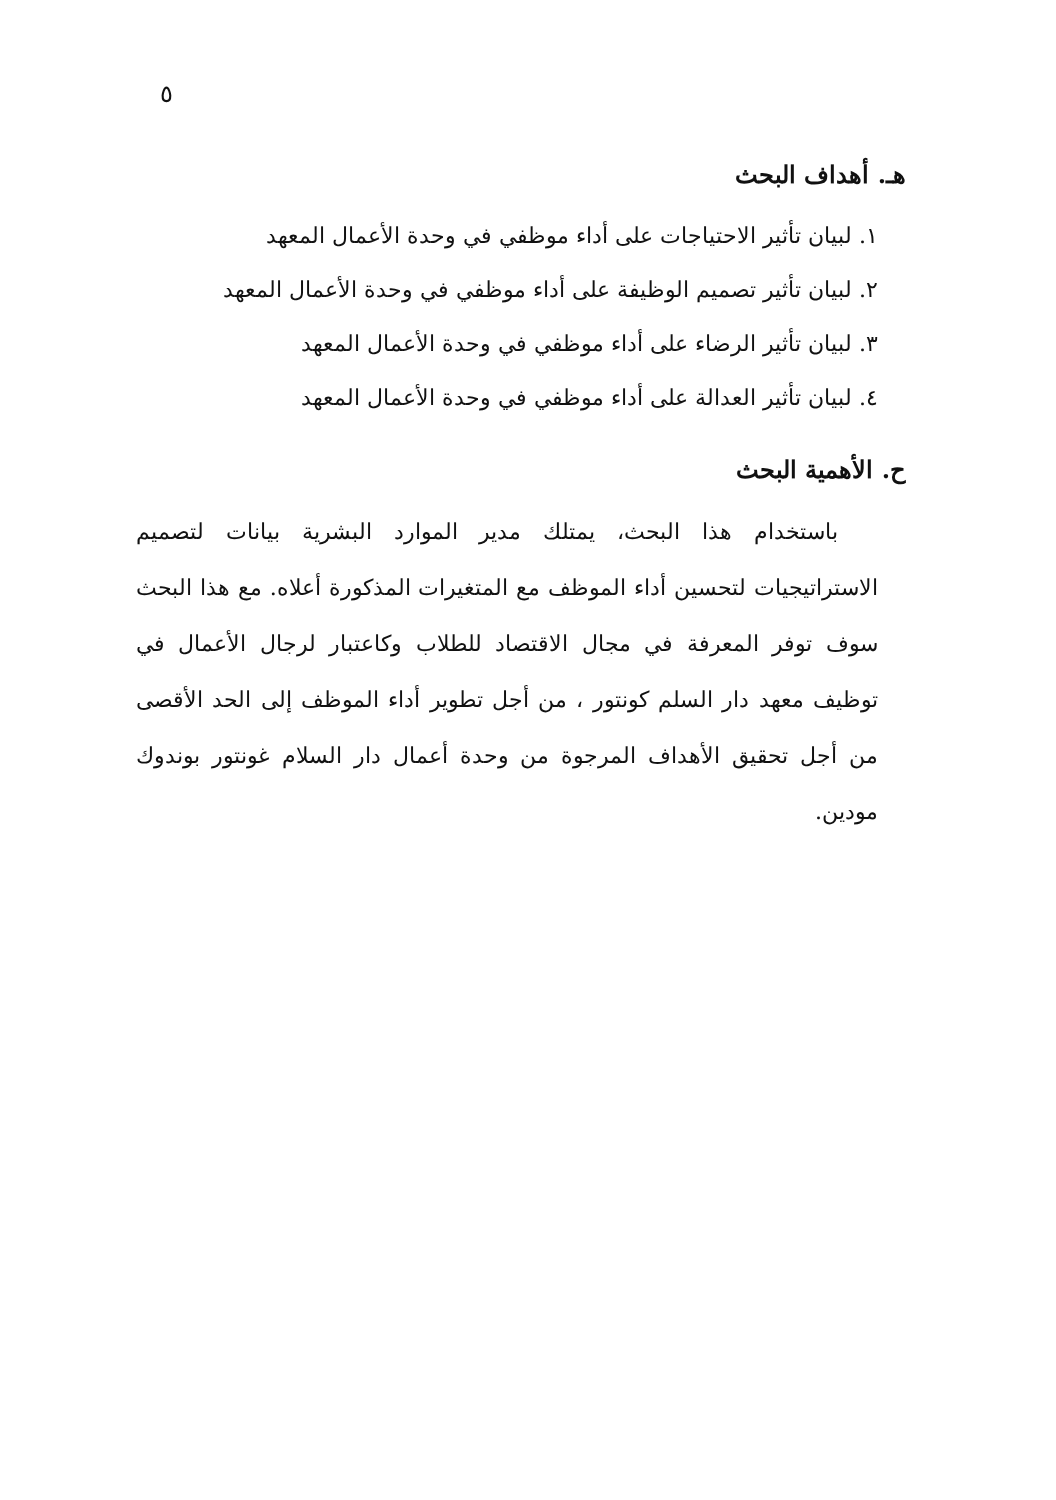٥
هـ. أهداف البحث
١. لبيان تأثير الاحتياجات على أداء موظفي في وحدة الأعمال المعهد
٢. لبيان تأثير تصميم الوظيفة على أداء موظفي في وحدة الأعمال المعهد
٣. لبيان تأثير الرضاء على أداء موظفي في وحدة الأعمال المعهد
٤. لبيان تأثير العدالة على أداء موظفي في وحدة الأعمال المعهد
ح. الأهمية البحث
باستخدام هذا البحث، يمتلك مدير الموارد البشرية بيانات لتصميم الاستراتيجيات لتحسين أداء الموظف مع المتغيرات المذكورة أعلاه. مع هذا البحث سوف توفر المعرفة في مجال الاقتصاد للطلاب وكاعتبار لرجال الأعمال في توظيف معهد دار السلم كونتور ، من أجل تطوير أداء الموظف إلى الحد الأقصى من أجل تحقيق الأهداف المرجوة من وحدة أعمال دار السلام غونتور بوندوك مودين.